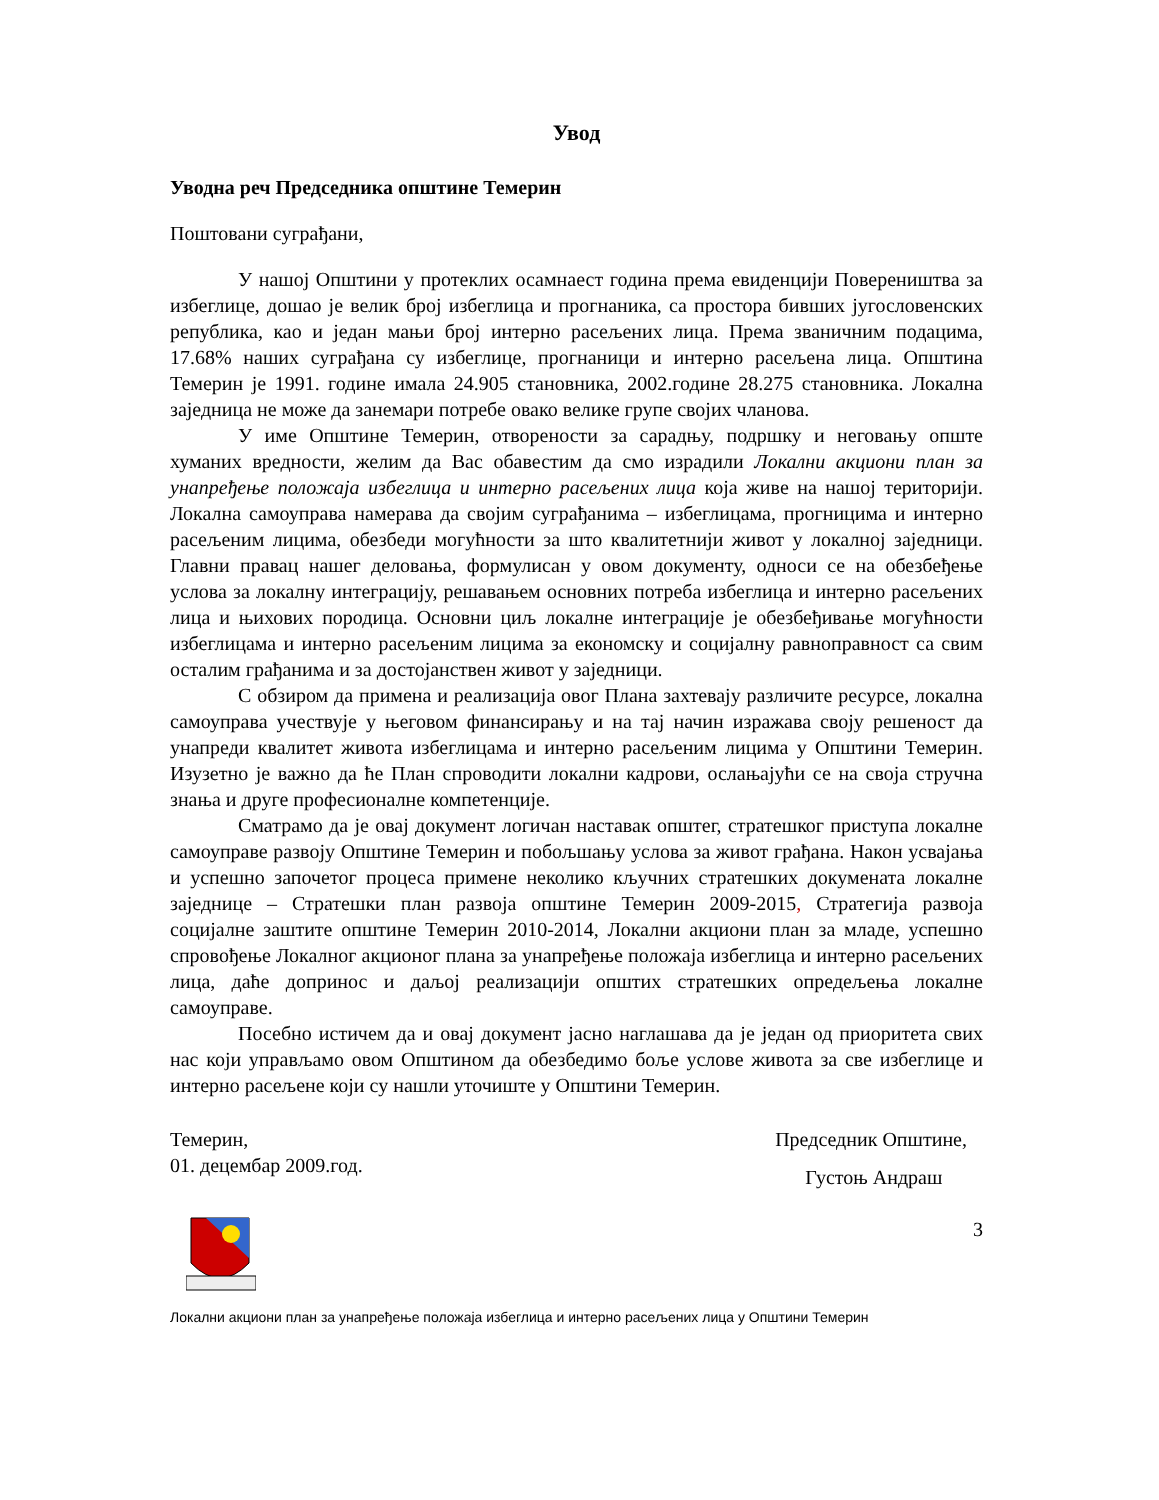Увод
Уводна реч Председника општине Темерин
Поштовани суграђани,
У нашој Општини у протеклих осамнаест година према евиденцији Повереништва за избеглице, дошао је велик број избеглица и прогнаника, са простора бивших југословенских република, као и један мањи број интерно расељених лица. Према званичним подацима, 17.68% наших суграђана су избеглице, прогнаници и интерно расељена лица. Општина Темерин је 1991. године имала 24.905 становника, 2002.године 28.275 становника. Локална заједница не може да занемари потребе овако велике групе својих чланова.
У име Општине Темерин, отворености за сарадњу, подршку и неговању опште хуманих вредности, желим да Вас обавестим да смо израдили Локални акциони план за унапређење положаја избеглица и интерно расељених лица која живе на нашој територији. Локална самоуправа намерава да својим суграђанима – избеглицама, прогницима и интерно расељеним лицима, обезбеди могућности за што квалитетнији живот у локалној заједници. Главни правац нашег деловања, формулисан у овом документу, односи се на обезбеђење услова за локалну интеграцију, решавањем основних потреба избеглица и интерно расељених лица и њихових породица. Основни циљ локалне интеграције је обезбеђивање могућности избеглицама и интерно расељеним лицима за економску и социјалну равноправност са свим осталим грађанима и за достојанствен живот у заједници.
С обзиром да примена и реализација овог Плана захтевају различите ресурсе, локална самоуправа учествује у његовом финансирању и на тај начин изражава своју решеност да унапреди квалитет живота избеглицама и интерно расељеним лицима у Општини Темерин. Изузетно је важно да ће План спроводити локални кадрови, ослањајући се на своја стручна знања и друге професионалне компетенције.
Сматрамо да је овај документ логичан наставак општег, стратешког приступа локалне самоуправе развоју Општине Темерин и побољшању услова за живот грађана. Након усвајања и успешно започетог процеса примене неколико кључних стратешких докумената локалне заједнице – Стратешки план развоја општине Темерин 2009-2015, Стратегија развоја социјалне заштите општине Темерин 2010-2014, Локални акциони план за младе, успешно спровођење Локалног акционог плана за унапређење положаја избеглица и интерно расељених лица, даће допринос и даљој реализацији општих стратешких опредељења локалне самоуправе.
Посебно истичем да и овај документ јасно наглашава да је један од приоритета свих нас који управљамо овом Општином да обезбедимо боље услове живота за све избеглице и интерно расељене који су нашли уточиште у Општини Темерин.
Темерин,
01. децембар 2009.год.
Председник Општине,
Густоњ Андраш
3
Локални акциони план за унапређење положаја избеглица и интерно расељених лица у Општини Темерин